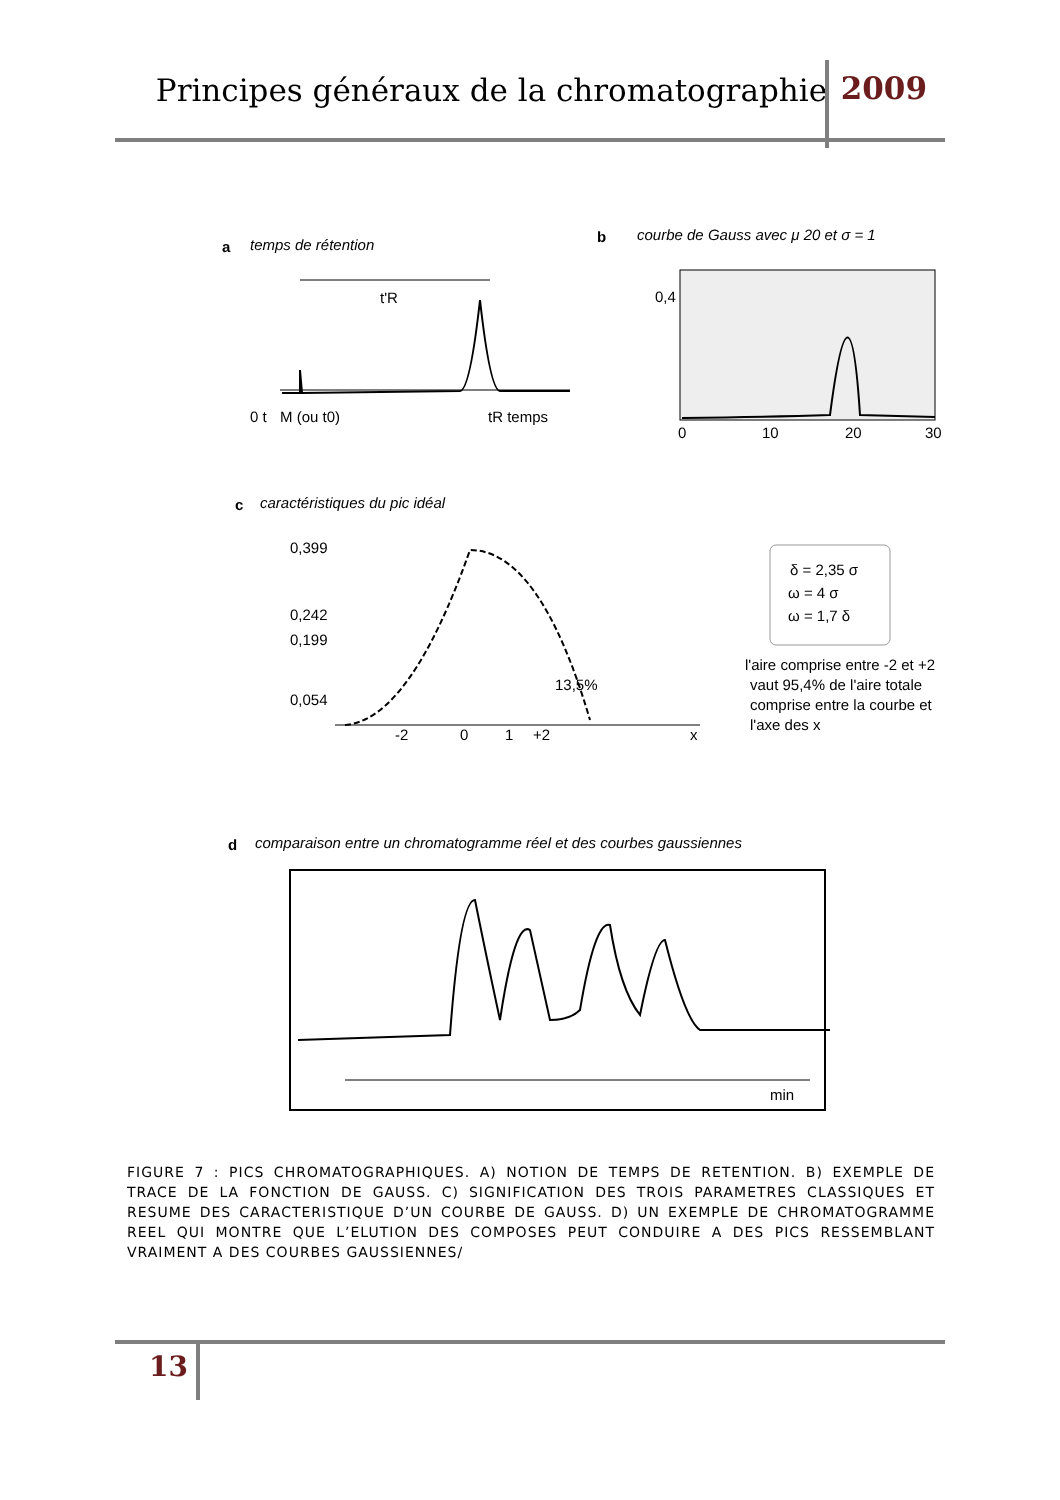Principes généraux de la chromatographie 2009
a
temps de rétention
0 t
M (ou t0)
tR temps
t'R
b
courbe de Gauss avec μ 20 et σ = 1
0,4
0
10
20
30
c
caractéristiques du pic idéal
0,399
0,242
0,199
0,054
-2
0
1
+2
x
13,5%
δ = 2,35 σ
ω = 4 σ
ω = 1,7 δ
l'aire comprise entre -2 et +2
vaut 95,4% de l'aire totale
comprise entre la courbe et
l'axe des x
d
comparaison entre un chromatogramme réel et des courbes gaussiennes
min
FIGURE 7 : PICS CHROMATOGRAPHIQUES. A) NOTION DE TEMPS DE RETENTION. B) EXEMPLE DE TRACE DE LA FONCTION DE GAUSS. C) SIGNIFICATION DES TROIS PARAMETRES CLASSIQUES ET RESUME DES CARACTERISTIQUE D’UN COURBE DE GAUSS. D) UN EXEMPLE DE CHROMATOGRAMME REEL QUI MONTRE QUE L’ELUTION DES COMPOSES PEUT CONDUIRE A DES PICS RESSEMBLANT VRAIMENT A DES COURBES GAUSSIENNES/
13